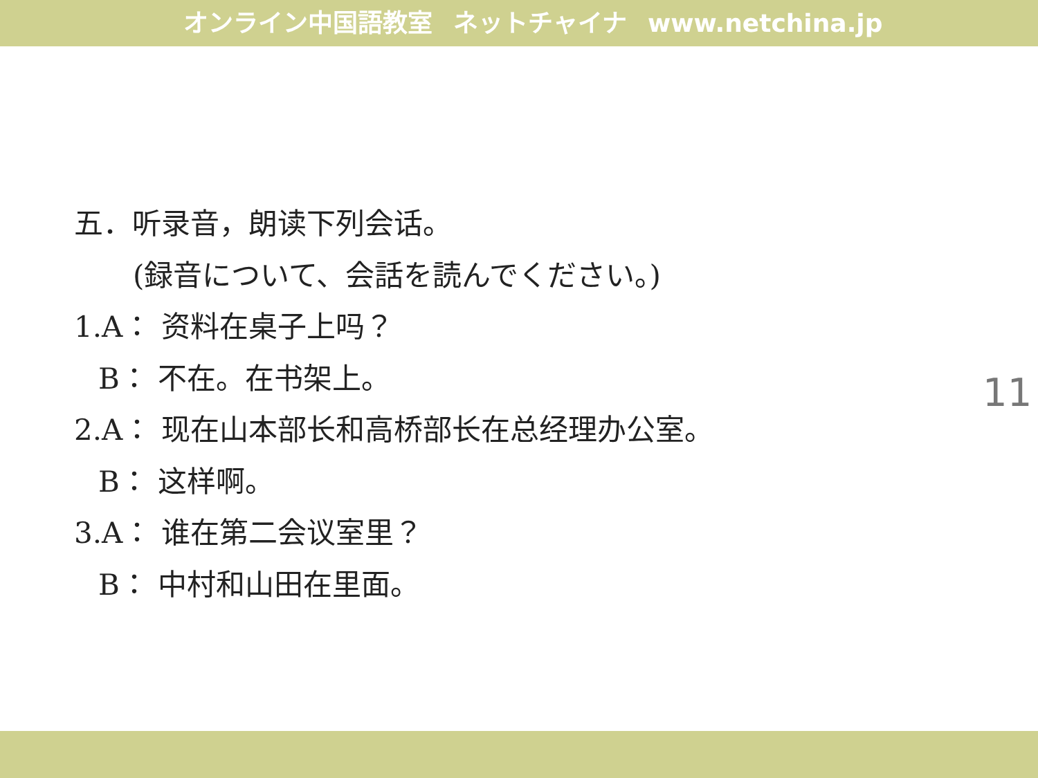オンライン中国語教室 ネットチャイナ www.netchina.jp
五．听录音，朗读下列会话。
(録音について、会話を読んでください。)
1.A： 资料在桌子上吗？
B： 不在。在书架上。
2.A： 现在山本部长和高桥部长在总经理办公室。
B： 这样啊。
3.A： 谁在第二会议室里？
B： 中村和山田在里面。
11